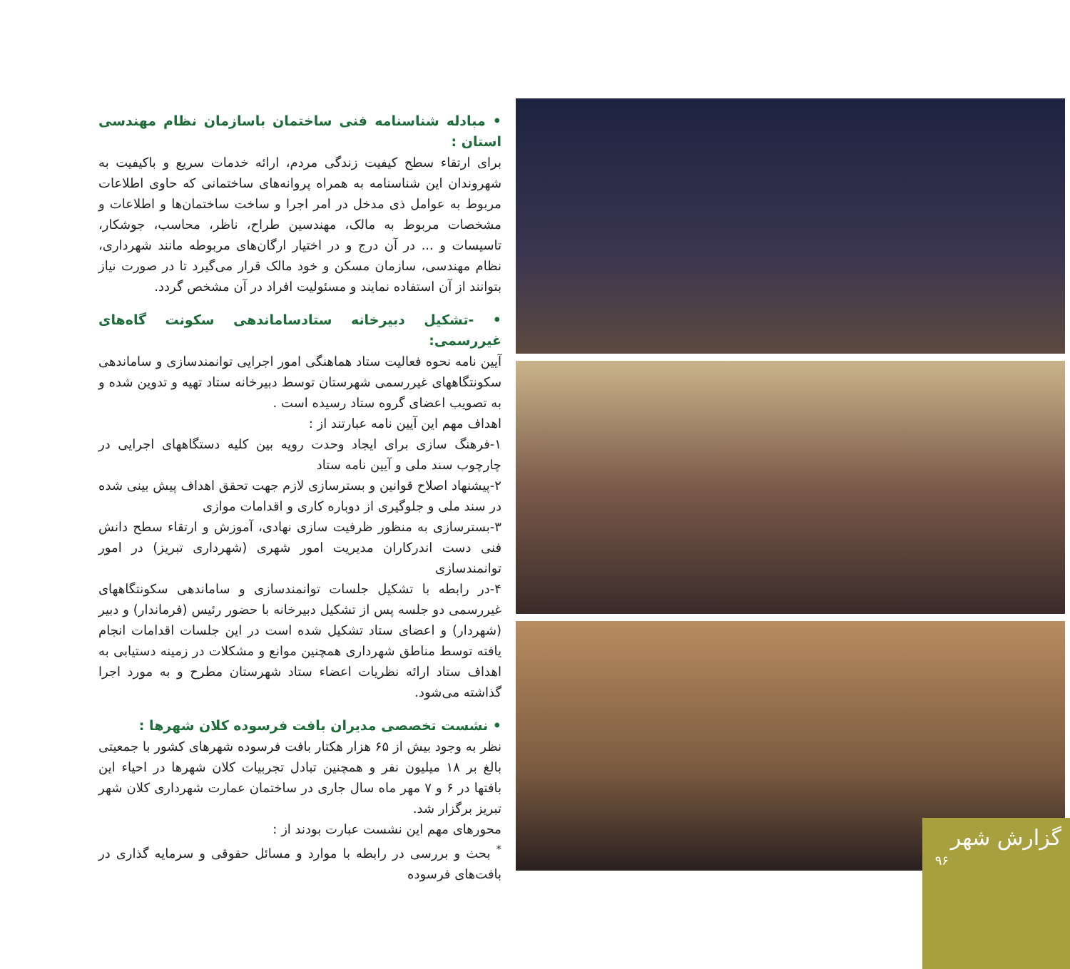• مبادله شناسنامه فنی ساختمان باسازمان نظام مهندسی استان :
برای ارتقاء سطح کیفیت زندگی مردم، ارائه خدمات سریع و باکیفیت به شهروندان این شناسنامه به همراه پروانه‌های ساختمانی که حاوی اطلاعات مربوط به عوامل ذی مدخل در امر اجرا و ساخت ساختمان‌ها و اطلاعات و مشخصات مربوط به مالک، مهندسین طراح، ناظر، محاسب، جوشکار، تاسیسات و ... در آن درج و در اختیار ارگان‌های مربوطه مانند شهرداری، نظام مهندسی، سازمان مسکن و خود مالک قرار می‌گیرد تا در صورت نیاز بتوانند از آن استفاده نمایند و مسئولیت افراد در آن مشخص گردد.
• -تشکیل دبیرخانه ستادساماندهی سکونت گاه‌های غیررسمی:
آیین نامه نحوه فعالیت ستاد هماهنگی امور اجرایی توانمندسازی و ساماندهی سکونتگاههای غیررسمی شهرستان توسط دبیرخانه ستاد تهیه و تدوین شده و به تصویب اعضای گروه ستاد رسیده است .
اهداف مهم این آیین نامه عبارتند از :
۱-فرهنگ سازی برای ایجاد وحدت رویه بین کلیه دستگاههای اجرایی در چارچوب سند ملی و آیین نامه ستاد
۲-پیشنهاد اصلاح قوانین و بسترسازی لازم جهت تحقق اهداف پیش بینی شده در سند ملی و جلوگیری از دوباره کاری و اقدامات موازی
۳-بسترسازی به منظور ظرفیت سازی نهادی، آموزش و ارتقاء سطح دانش فنی دست اندرکاران مدیریت امور شهری (شهرداری تبریز) در امور توانمندسازی
۴-در رابطه با تشکیل جلسات توانمندسازی و ساماندهی سکونتگاههای غیررسمی دو جلسه پس از تشکیل دبیرخانه با حضور رئیس (فرماندار) و دبیر (شهردار) و اعضای ستاد تشکیل شده است در این جلسات اقدامات انجام یافته توسط مناطق شهرداری همچنین موانع و مشکلات در زمینه دستیابی به اهداف ستاد ارائه نظریات اعضاء ستاد شهرستان مطرح و به مورد اجرا گذاشته می‌شود.
• نشست تخصصی مدیران بافت فرسوده کلان شهرها :
نظر به وجود بیش از ۶۵ هزار هکتار بافت فرسوده شهرهای کشور با جمعیتی بالغ بر ۱۸ میلیون نفر و همچنین تبادل تجربیات کلان شهرها در احیاء این بافتها در ۶ و ۷ مهر ماه سال جاری در ساختمان عمارت شهرداری کلان شهر تبریز برگزار شد.
محورهای مهم این نشست عبارت بودند از :
<sup>*</sup> بحث و بررسی در رابطه با موارد و مسائل حقوقی و سرمایه گذاری در بافت‌های فرسوده
گزارش شهر
۹۶